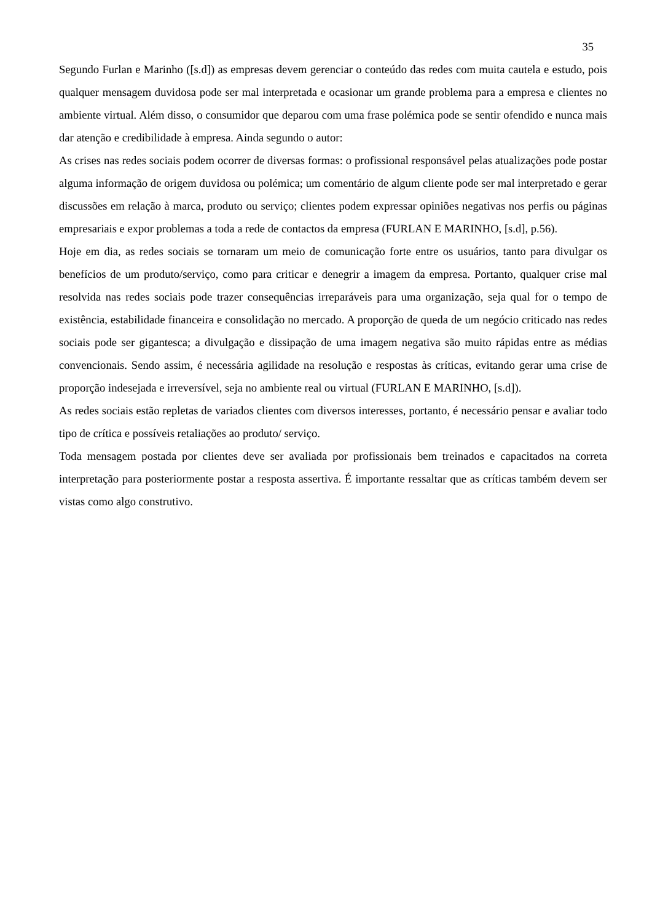35
Segundo Furlan e Marinho ([s.d]) as empresas devem gerenciar o conteúdo das redes com muita cautela e estudo, pois qualquer mensagem duvidosa pode ser mal interpretada e ocasionar um grande problema para a empresa e clientes no ambiente virtual. Além disso, o consumidor que deparou com uma frase polémica pode se sentir ofendido e nunca mais dar atenção e credibilidade à empresa. Ainda segundo o autor:
As crises nas redes sociais podem ocorrer de diversas formas: o profissional responsável pelas atualizações pode postar alguma informação de origem duvidosa ou polémica; um comentário de algum cliente pode ser mal interpretado e gerar discussões em relação à marca, produto ou serviço; clientes podem expressar opiniões negativas nos perfis ou páginas empresariais e expor problemas a toda a rede de contactos da empresa (FURLAN E MARINHO, [s.d], p.56).
Hoje em dia, as redes sociais se tornaram um meio de comunicação forte entre os usuários, tanto para divulgar os benefícios de um produto/serviço, como para criticar e denegrir a imagem da empresa. Portanto, qualquer crise mal resolvida nas redes sociais pode trazer consequências irreparáveis para uma organização, seja qual for o tempo de existência, estabilidade financeira e consolidação no mercado. A proporção de queda de um negócio criticado nas redes sociais pode ser gigantesca; a divulgação e dissipação de uma imagem negativa são muito rápidas entre as médias convencionais. Sendo assim, é necessária agilidade na resolução e respostas às críticas, evitando gerar uma crise de proporção indesejada e irreversível, seja no ambiente real ou virtual (FURLAN E MARINHO, [s.d]).
As redes sociais estão repletas de variados clientes com diversos interesses, portanto, é necessário pensar e avaliar todo tipo de crítica e possíveis retaliações ao produto/ serviço.
Toda mensagem postada por clientes deve ser avaliada por profissionais bem treinados e capacitados na correta interpretação para posteriormente postar a resposta assertiva. É importante ressaltar que as críticas também devem ser vistas como algo construtivo.